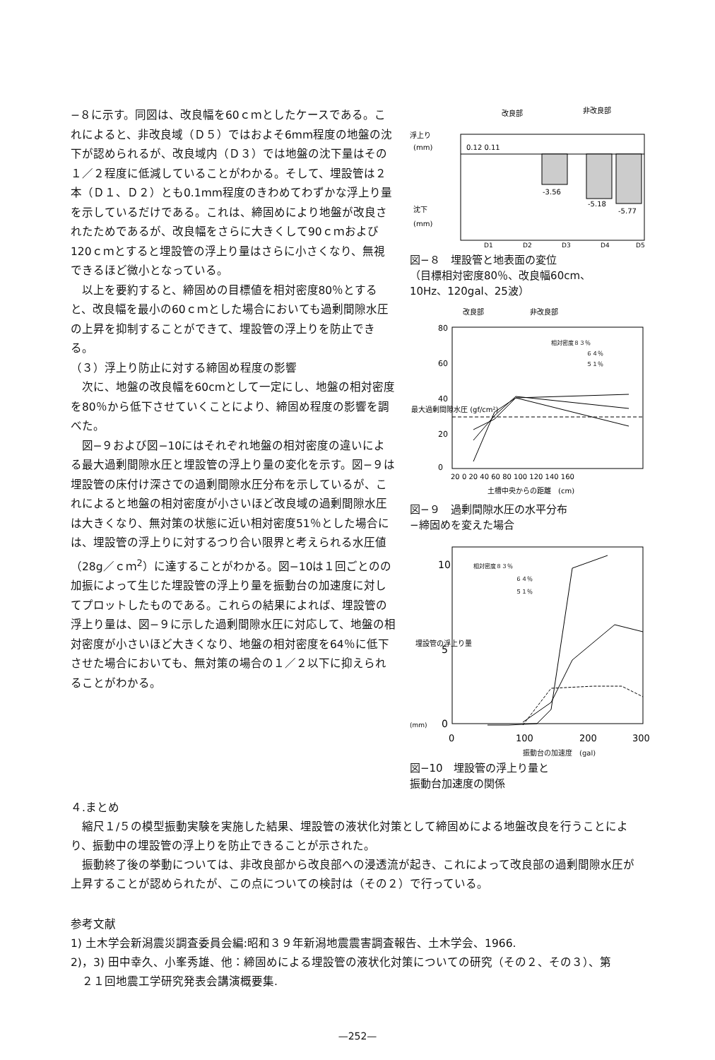−８に示す。同図は、改良幅を60ｃｍとしたケースである。これによると、非改良域（Ｄ５）ではおよそ6mm程度の地盤の沈下が認められるが、改良域内（Ｄ３）では地盤の沈下量はその１／２程度に低減していることがわかる。そして、埋設管は２本（Ｄ１、Ｄ２）とも0.1mm程度のきわめてわずかな浮上り量を示しているだけである。これは、締固めにより地盤が改良されたためであるが、改良幅をさらに大きくして90ｃｍおよび120ｃｍとすると埋設管の浮上り量はさらに小さくなり、無視できるほど微小となっている。
以上を要約すると、締固めの目標値を相対密度80％とすると、改良幅を最小の60ｃｍとした場合においても過剰間隙水圧の上昇を抑制することができて、埋設管の浮上りを防止できる。
（３）浮上り防止に対する締固め程度の影響
次に、地盤の改良幅を60cmとして一定にし、地盤の相対密度を80％から低下させていくことにより、締固め程度の影響を調べた。
図−９および図−10にはそれぞれ地盤の相対密度の違いによる最大過剰間隙水圧と埋設管の浮上り量の変化を示す。図−９は埋設管の床付け深さでの過剰間隙水圧分布を示しているが、これによると地盤の相対密度が小さいほど改良域の過剰間隙水圧は大きくなり、無対策の状態に近い相対密度51％とした場合には、埋設管の浮上りに対するつり合い限界と考えられる水圧値（28g／ｃｍ<sup>2</sup>）に達することがわかる。図−10は１回ごとのの加振によって生じた埋設管の浮上り量を振動台の加速度に対してプロットしたものである。これらの結果によれば、埋設管の浮上り量は、図−９に示した過剰間隙水圧に対応して、地盤の相対密度が小さいほど大きくなり、地盤の相対密度を64％に低下させた場合においても、無対策の場合の１／２以下に抑えられることがわかる。
改良部
非改良部
浮上り
(mm)
沈下
(mm)
0.12 0.11
-3.56
-5.18
-5.77
D1
D2
D3
D4
D5
図−８　埋設管と地表面の変位
（目標相対密度80％、改良幅60cm、
10Hz、120gal、25波）
改良部
非改良部
最大過剰間隙水圧 (gf/cm²)
80
60
40
20
0
相対密度８３％
６４％
５１％
20 0 20 40 60 80 100 120 140 160
土槽中央からの距離　(cm)
図−９　過剰間隙水圧の水平分布
−締固めを変えた場合
10
5
0
埋設管の浮上り量
(mm)
相対密度８３％
６４％
５１％
0
100
200
300
振動台の加速度　(gal)
図−10　埋設管の浮上り量と
振動台加速度の関係
４.まとめ
　縮尺１/５の模型振動実験を実施した結果、埋設管の液状化対策として締固めによる地盤改良を行うことにより、振動中の埋設管の浮上りを防止できることが示された。
　振動終了後の挙動については、非改良部から改良部への浸透流が起き、これによって改良部の過剰間隙水圧が上昇することが認められたが、この点についての検討は（その２）で行っている。
参考文献
1) 土木学会新潟震災調査委員会編:昭和３９年新潟地震震害調査報告、土木学会、1966.
2)，3) 田中幸久、小峯秀雄、他：締固めによる埋設管の液状化対策についての研究（その２、その３）、第
　２１回地震工学研究発表会講演概要集.
—252—